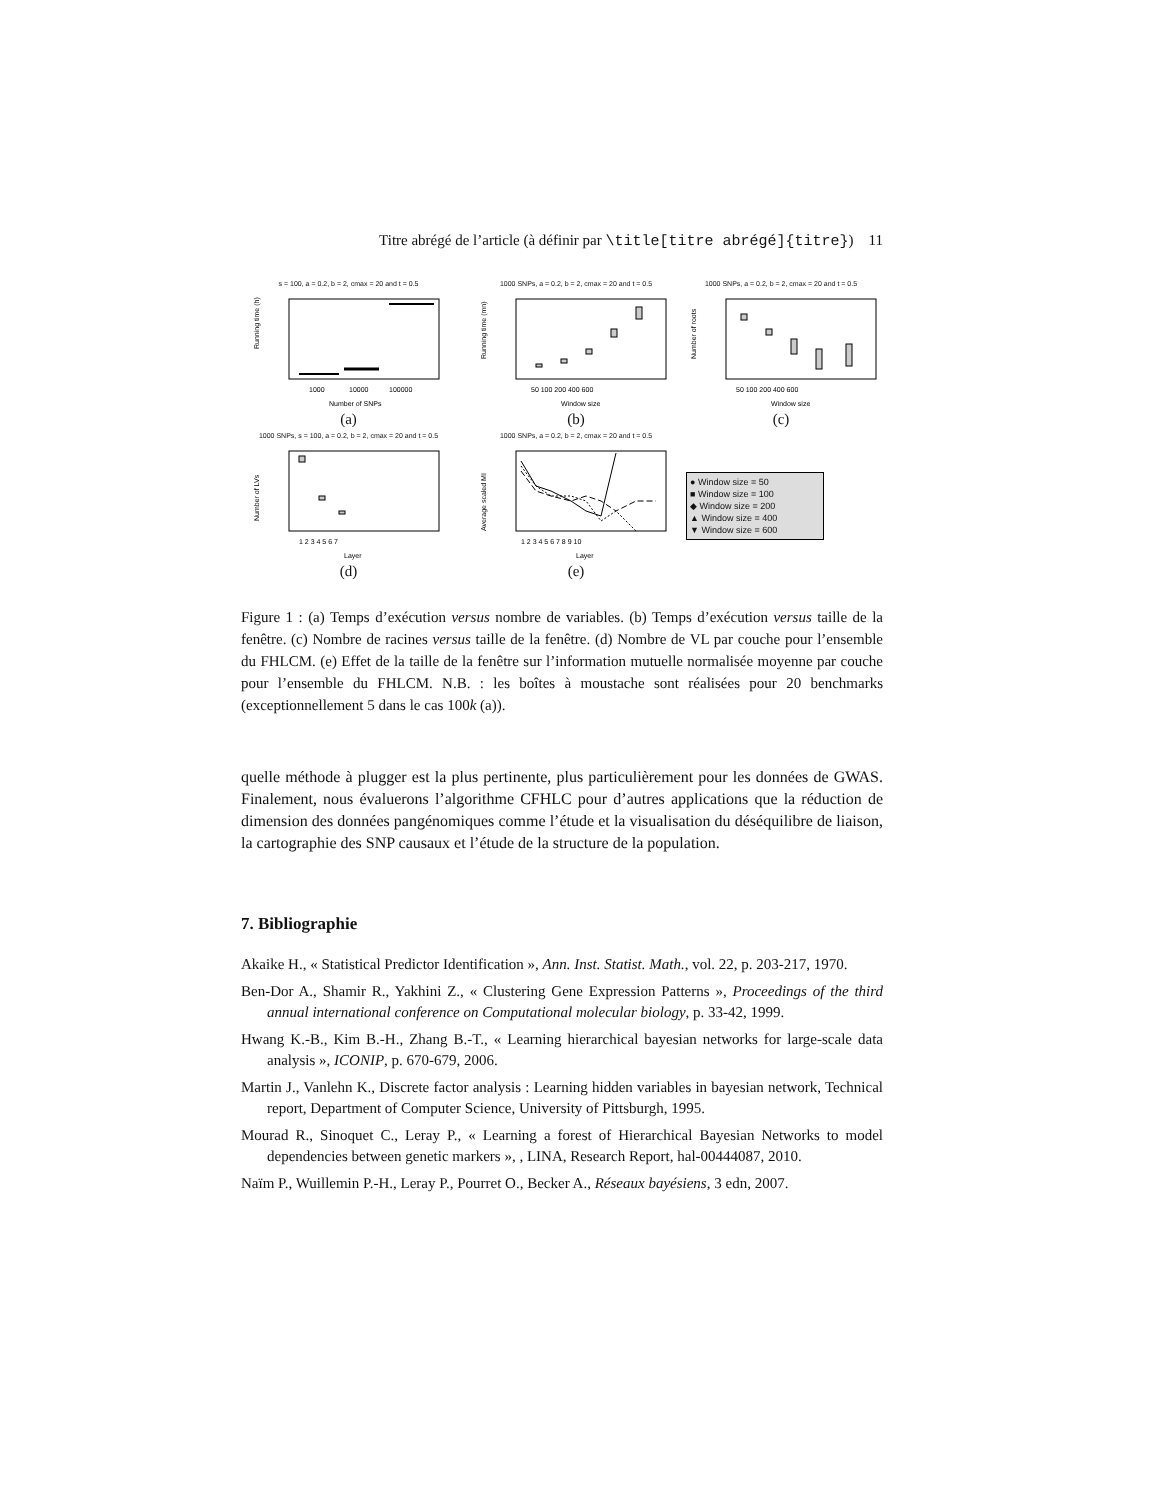Titre abrégé de l’article (à définir par \title[titre abrégé]{titre}) 11
s = 100, a = 0.2, b = 2, cmax = 20 and t = 0.5
Running time (h)
1000
10000
100000
Number of SNPs
(a)
1000 SNPs, a = 0.2, b = 2, cmax = 20 and t = 0.5
Running time (mn)
50 100 200 400 600
Window size
(b)
1000 SNPs, a = 0.2, b = 2, cmax = 20 and t = 0.5
Number of roots
50 100 200 400 600
Window size
(c)
1000 SNPs, s = 100, a = 0.2, b = 2, cmax = 20 and t = 0.5
Number of LVs
1 2 3 4 5 6 7
Layer
(d)
1000 SNPs, a = 0.2, b = 2, cmax = 20 and t = 0.5
Average scaled MI
1 2 3 4 5 6 7 8 9 10
Layer
(e)
● Window size = 50
■ Window size = 100
◆ Window size = 200
▲ Window size = 400
▼ Window size = 600
Figure 1 : (a) Temps d’exécution versus nombre de variables. (b) Temps d’exécution versus taille de la fenêtre. (c) Nombre de racines versus taille de la fenêtre. (d) Nombre de VL par couche pour l’ensemble du FHLCM. (e) Effet de la taille de la fenêtre sur l’information mutuelle normalisée moyenne par couche pour l’ensemble du FHLCM. N.B. : les boîtes à moustache sont réalisées pour 20 benchmarks (exceptionnellement 5 dans le cas 100k (a)).
quelle méthode à plugger est la plus pertinente, plus particulièrement pour les données de GWAS. Finalement, nous évaluerons l’algorithme CFHLC pour d’autres applications que la réduction de dimension des données pangénomiques comme l’étude et la visualisation du déséquilibre de liaison, la cartographie des SNP causaux et l’étude de la structure de la population.
7. Bibliographie
Akaike H., « Statistical Predictor Identification », Ann. Inst. Statist. Math., vol. 22, p. 203-217, 1970.
Ben-Dor A., Shamir R., Yakhini Z., « Clustering Gene Expression Patterns », Proceedings of the third annual international conference on Computational molecular biology, p. 33-42, 1999.
Hwang K.-B., Kim B.-H., Zhang B.-T., « Learning hierarchical bayesian networks for large-scale data analysis », ICONIP, p. 670-679, 2006.
Martin J., Vanlehn K., Discrete factor analysis : Learning hidden variables in bayesian network, Technical report, Department of Computer Science, University of Pittsburgh, 1995.
Mourad R., Sinoquet C., Leray P., « Learning a forest of Hierarchical Bayesian Networks to model dependencies between genetic markers », , LINA, Research Report, hal-00444087, 2010.
Naïm P., Wuillemin P.-H., Leray P., Pourret O., Becker A., Réseaux bayésiens, 3 edn, 2007.